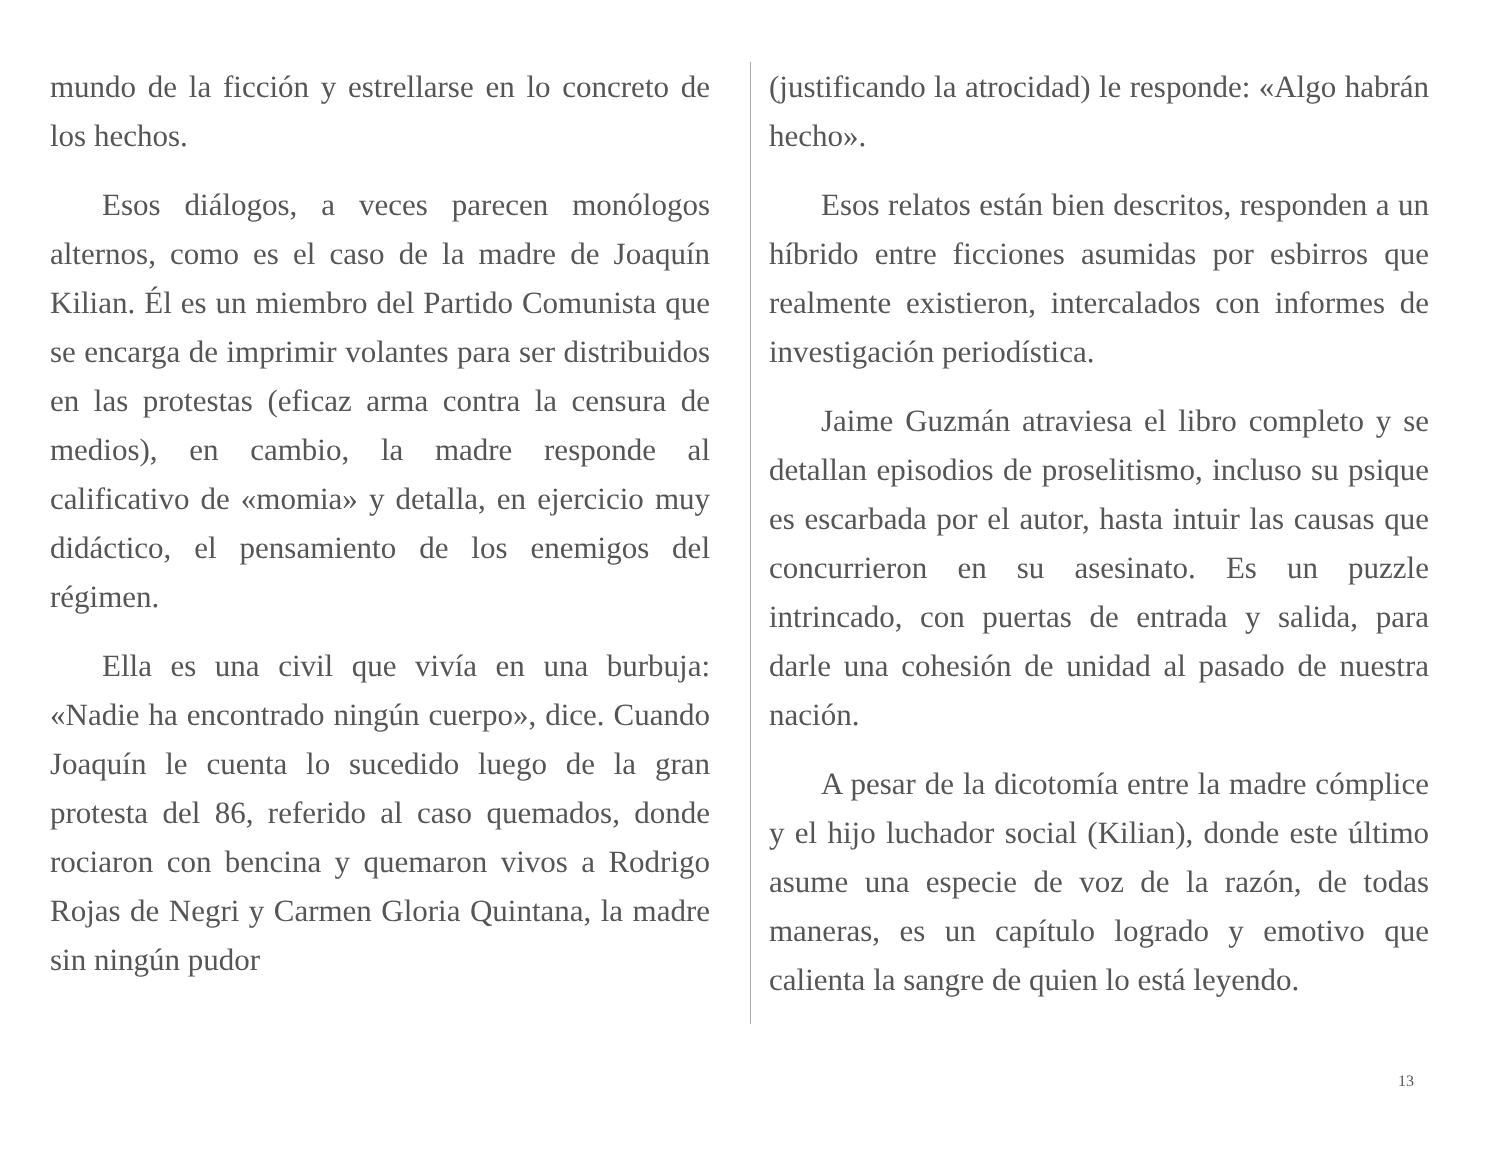mundo de la ficción y estrellarse en lo concreto de los hechos.
Esos diálogos, a veces parecen monólogos alternos, como es el caso de la madre de Joaquín Kilian. Él es un miembro del Partido Comunista que se encarga de imprimir volantes para ser distribuidos en las protestas (eficaz arma contra la censura de medios), en cambio, la madre responde al calificativo de «momia» y detalla, en ejercicio muy didáctico, el pensamiento de los enemigos del régimen.
Ella es una civil que vivía en una burbuja: «Nadie ha encontrado ningún cuerpo», dice. Cuando Joaquín le cuenta lo sucedido luego de la gran protesta del 86, referido al caso quemados, donde rociaron con bencina y quemaron vivos a Rodrigo Rojas de Negri y Carmen Gloria Quintana, la madre sin ningún pudor
(justificando la atrocidad) le responde: «Algo habrán hecho».
Esos relatos están bien descritos, responden a un híbrido entre ficciones asumidas por esbirros que realmente existieron, intercalados con informes de investigación periodística.
Jaime Guzmán atraviesa el libro completo y se detallan episodios de proselitismo, incluso su psique es escarbada por el autor, hasta intuir las causas que concurrieron en su asesinato. Es un puzzle intrincado, con puertas de entrada y salida, para darle una cohesión de unidad al pasado de nuestra nación.
A pesar de la dicotomía entre la madre cómplice y el hijo luchador social (Kilian), donde este último asume una especie de voz de la razón, de todas maneras, es un capítulo logrado y emotivo que calienta la sangre de quien lo está leyendo.
13